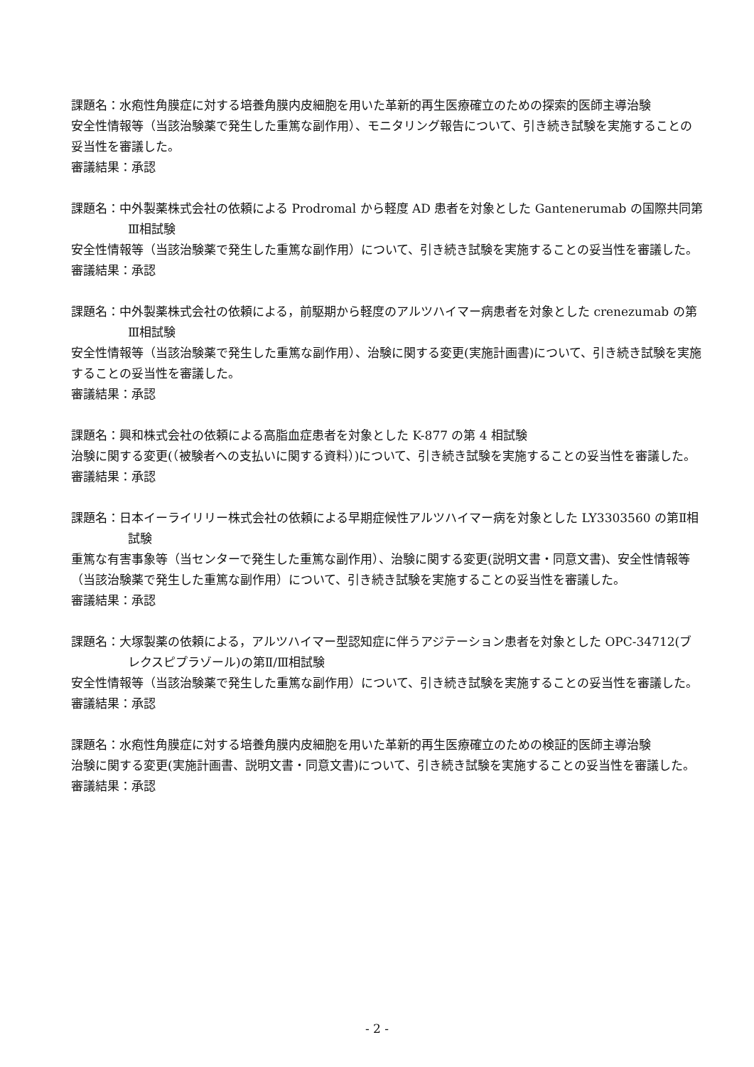課題名：水疱性角膜症に対する培養角膜内皮細胞を用いた革新的再生医療確立のための探索的医師主導治験
安全性情報等（当該治験薬で発生した重篤な副作用）、モニタリング報告について、引き続き試験を実施することの妥当性を審議した。
審議結果：承認
課題名：中外製薬株式会社の依頼による Prodromal から軽度 AD 患者を対象とした Gantenerumab の国際共同第Ⅲ相試験
安全性情報等（当該治験薬で発生した重篤な副作用）について、引き続き試験を実施することの妥当性を審議した。
審議結果：承認
課題名：中外製薬株式会社の依頼による，前駆期から軽度のアルツハイマー病患者を対象とした crenezumab の第Ⅲ相試験
安全性情報等（当該治験薬で発生した重篤な副作用）、治験に関する変更(実施計画書)について、引き続き試験を実施することの妥当性を審議した。
審議結果：承認
課題名：興和株式会社の依頼による高脂血症患者を対象とした K-877 の第 4 相試験
治験に関する変更(（被験者への支払いに関する資料）)について、引き続き試験を実施することの妥当性を審議した。
審議結果：承認
課題名：日本イーライリリー株式会社の依頼による早期症候性アルツハイマー病を対象とした LY3303560 の第Ⅱ相試験
重篤な有害事象等（当センターで発生した重篤な副作用）、治験に関する変更(説明文書・同意文書)、安全性情報等（当該治験薬で発生した重篤な副作用）について、引き続き試験を実施することの妥当性を審議した。
審議結果：承認
課題名：大塚製薬の依頼による，アルツハイマー型認知症に伴うアジテーション患者を対象とした OPC-34712(ブレクスピプラゾール)の第Ⅱ/Ⅲ相試験
安全性情報等（当該治験薬で発生した重篤な副作用）について、引き続き試験を実施することの妥当性を審議した。
審議結果：承認
課題名：水疱性角膜症に対する培養角膜内皮細胞を用いた革新的再生医療確立のための検証的医師主導治験
治験に関する変更(実施計画書、説明文書・同意文書)について、引き続き試験を実施することの妥当性を審議した。
審議結果：承認
- 2 -